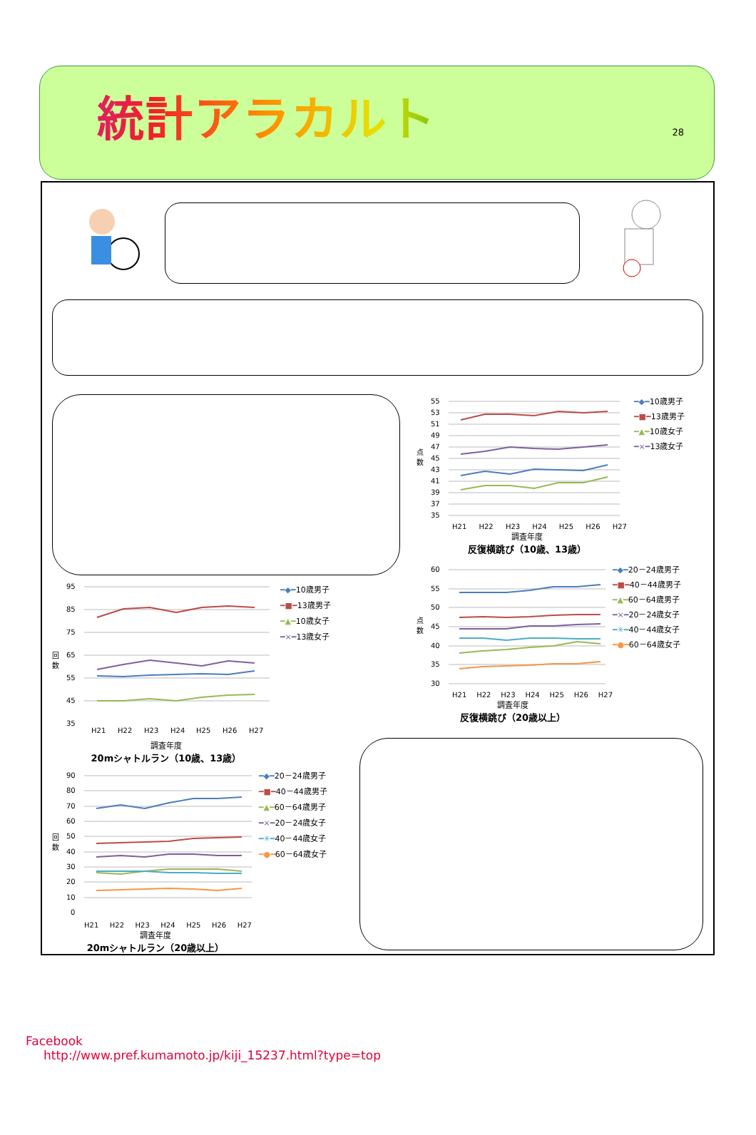統計アラカルト
28
95
85
75
65
55
45
35
回
数
H21
H22
H23
H24
H25
H26
H27
調査年度
20mシャトルラン（10歳、13歳）
━◆━10歳男子
━■━13歳男子
━▲━10歳女子
━×━13歳女子
90
80
70
60
50
40
30
20
10
0
回
数
H21 H22 H23 H24 H25 H26 H27
調査年度
20mシャトルラン（20歳以上）
━◆━20－24歳男子
━■━40－44歳男子
━▲━60－64歳男子
━×━20－24歳女子
━✳━40－44歳女子
━●━60－64歳女子
55
53
51
49
47
45
43
41
39
37
35
点
数
━◆━10歳男子
━■━13歳男子
━▲━10歳女子
━×━13歳女子
H21 H22 H23 H24 H25 H26 H27
調査年度
反復横跳び（10歳、13歳）
60
55
50
45
40
35
30
点
数
━◆━20－24歳男子
━■━40－44歳男子
━▲━60－64歳男子
━×━20－24歳女子
━✳━40－44歳女子
━●━60－64歳女子
H21 H22 H23 H24 H25 H26 H27
調査年度
反復横跳び（20歳以上）
Facebook
http://www.pref.kumamoto.jp/kiji_15237.html?type=top